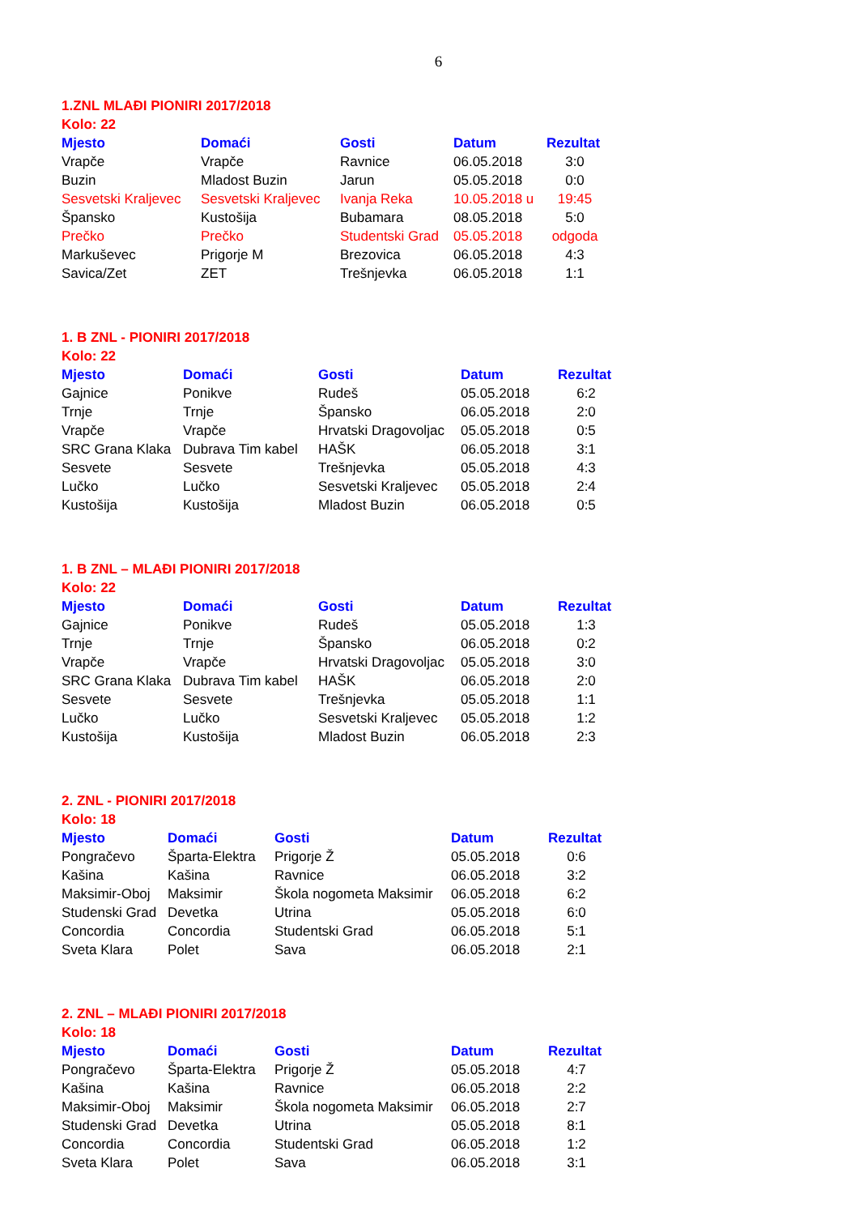6
1.ZNL MLAĐI PIONIRI 2017/2018
Kolo: 22
| Mjesto | Domaći | Gosti | Datum | Rezultat |
| --- | --- | --- | --- | --- |
| Vrapče | Vrapče | Ravnice | 06.05.2018 | 3:0 |
| Buzin | Mladost Buzin | Jarun | 05.05.2018 | 0:0 |
| Sesvetski Kraljevec | Sesvetski Kraljevec | Ivanja Reka | 10.05.2018 u | 19:45 |
| Špansko | Kustošija | Bubamara | 08.05.2018 | 5:0 |
| Prečko | Prečko | Studentski Grad | 05.05.2018 | odgoda |
| Markuševec | Prigorje M | Brezovica | 06.05.2018 | 4:3 |
| Savica/Zet | ZET | Trešnjevka | 06.05.2018 | 1:1 |
1. B ZNL - PIONIRI 2017/2018
Kolo: 22
| Mjesto | Domaći | Gosti | Datum | Rezultat |
| --- | --- | --- | --- | --- |
| Gajnice | Ponikve | Rudeš | 05.05.2018 | 6:2 |
| Trnje | Trnje | Špansko | 06.05.2018 | 2:0 |
| Vrapče | Vrapče | Hrvatski Dragovoljac | 05.05.2018 | 0:5 |
| SRC Grana Klaka | Dubrava Tim kabel | HAŠK | 06.05.2018 | 3:1 |
| Sesvete | Sesvete | Trešnjevka | 05.05.2018 | 4:3 |
| Lučko | Lučko | Sesvetski Kraljevec | 05.05.2018 | 2:4 |
| Kustošija | Kustošija | Mladost Buzin | 06.05.2018 | 0:5 |
1. B ZNL – MLAĐI PIONIRI 2017/2018
Kolo: 22
| Mjesto | Domaći | Gosti | Datum | Rezultat |
| --- | --- | --- | --- | --- |
| Gajnice | Ponikve | Rudeš | 05.05.2018 | 1:3 |
| Trnje | Trnje | Špansko | 06.05.2018 | 0:2 |
| Vrapče | Vrapče | Hrvatski Dragovoljac | 05.05.2018 | 3:0 |
| SRC Grana Klaka | Dubrava Tim kabel | HAŠK | 06.05.2018 | 2:0 |
| Sesvete | Sesvete | Trešnjevka | 05.05.2018 | 1:1 |
| Lučko | Lučko | Sesvetski Kraljevec | 05.05.2018 | 1:2 |
| Kustošija | Kustošija | Mladost Buzin | 06.05.2018 | 2:3 |
2. ZNL - PIONIRI 2017/2018
Kolo: 18
| Mjesto | Domaći | Gosti | Datum | Rezultat |
| --- | --- | --- | --- | --- |
| Pongračevo | Šparta-Elektra | Prigorje Ž | 05.05.2018 | 0:6 |
| Kašina | Kašina | Ravnice | 06.05.2018 | 3:2 |
| Maksimir-Oboj | Maksimir | Škola nogometa Maksimir | 06.05.2018 | 6:2 |
| Studenski Grad | Devetka | Utrina | 05.05.2018 | 6:0 |
| Concordia | Concordia | Studentski Grad | 06.05.2018 | 5:1 |
| Sveta Klara | Polet | Sava | 06.05.2018 | 2:1 |
2. ZNL – MLAĐI PIONIRI 2017/2018
Kolo: 18
| Mjesto | Domaći | Gosti | Datum | Rezultat |
| --- | --- | --- | --- | --- |
| Pongračevo | Šparta-Elektra | Prigorje Ž | 05.05.2018 | 4:7 |
| Kašina | Kašina | Ravnice | 06.05.2018 | 2:2 |
| Maksimir-Oboj | Maksimir | Škola nogometa Maksimir | 06.05.2018 | 2:7 |
| Studenski Grad | Devetka | Utrina | 05.05.2018 | 8:1 |
| Concordia | Concordia | Studentski Grad | 06.05.2018 | 1:2 |
| Sveta Klara | Polet | Sava | 06.05.2018 | 3:1 |